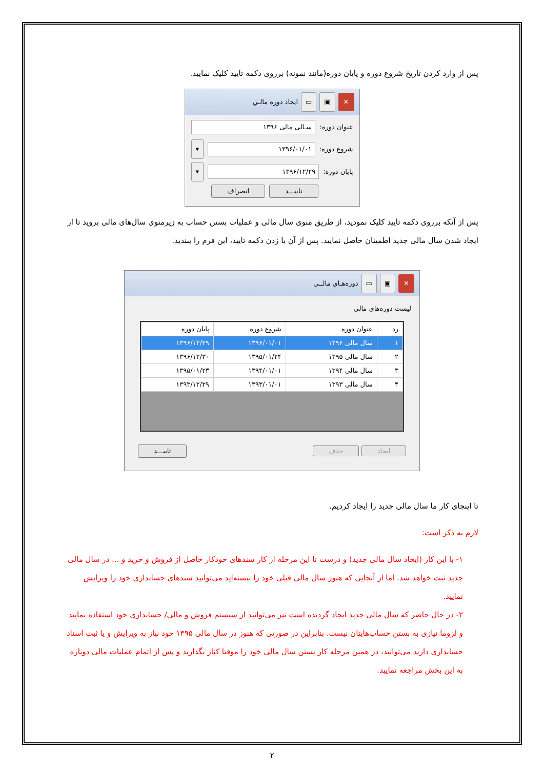پس از وارد کردن تاریخ شروع دوره و پایان دوره(مانند نمونه) برروی دکمه تایید کلیک نمایید.
✕ ▣ ▭ ایجاد دوره مالـي
عنوان دوره: سـالی مالی ۱۳۹۶
شروع دوره: ۱۳۹۶/۰۱/۰۱ ▾
پایان دوره: ۱۳۹۶/۱۲/۲۹ ▾
تاییـــد انصراف
پس از آنکه برروی دکمه تایید کلیک نمودید، از طریق منوی سال مالی و عملیات بستن حساب به زیرمنوی سال‌های مالی بروید تا از ایجاد شدن سال مالی جدید اطمینان حاصل نمایید. پس از آن با زدن دکمه تایید، این فرم را ببندید.
✕ ▣ ▭ دوره‌هـاي مالــي
لیست دوره‌های مالی
| رد | عنوان دوره | شروع دوره | پایان دوره |
| --- | --- | --- | --- |
| ۱ | سال مالی ۱۳۹۶ | ۱۳۹۶/۰۱/۰۱ | ۱۳۹۶/۱۲/۲۹ |
| ۲ | سال مالی ۱۳۹۵ | ۱۳۹۵/۰۱/۲۴ | ۱۳۹۶/۱۲/۳۰ |
| ۳ | سال مالی ۱۳۹۴ | ۱۳۹۴/۰۱/۰۱ | ۱۳۹۵/۰۱/۲۳ |
| ۴ | سال مالی ۱۳۹۳ | ۱۳۹۳/۰۱/۰۱ | ۱۳۹۳/۱۲/۲۹ |
ایجاد حذف تاییـــد
تا اینجای کار ما سال مالی جدید را ایجاد کردیم.
لازم به ذکر است:
۱- با این کار (ایجاد سال مالی جدید) و درست تا این مرحله از کار سندهای خودکار حاصل از فروش و خرید و ... در سال مالی جدید ثبت خواهد شد. اما از آنجایی که هنوز سال مالی قبلی خود را نبسته‌اید می‌توانید سندهای حسابداری خود را ویرایش نمایید.
۲- در حال حاضر که سال مالی جدید ایجاد گردیده است نیز می‌توانید از سیستم فروش و مالی/ حسابداری خود استفاده نمایید و لزوما نیازی به بستن حساب‌هایتان نیست. بنابراین در صورتی که هنوز در سال مالی ۱۳۹۵ خود نیاز به ویرایش و یا ثبت اسناد حسابداری دارید می‌توانید، در همین مرحله کار بستن سال مالی خود را موقتا کناز بگذارید و پس از اتمام عملیات مالی دوباره به این بخش مراجعه نمایید.
۲